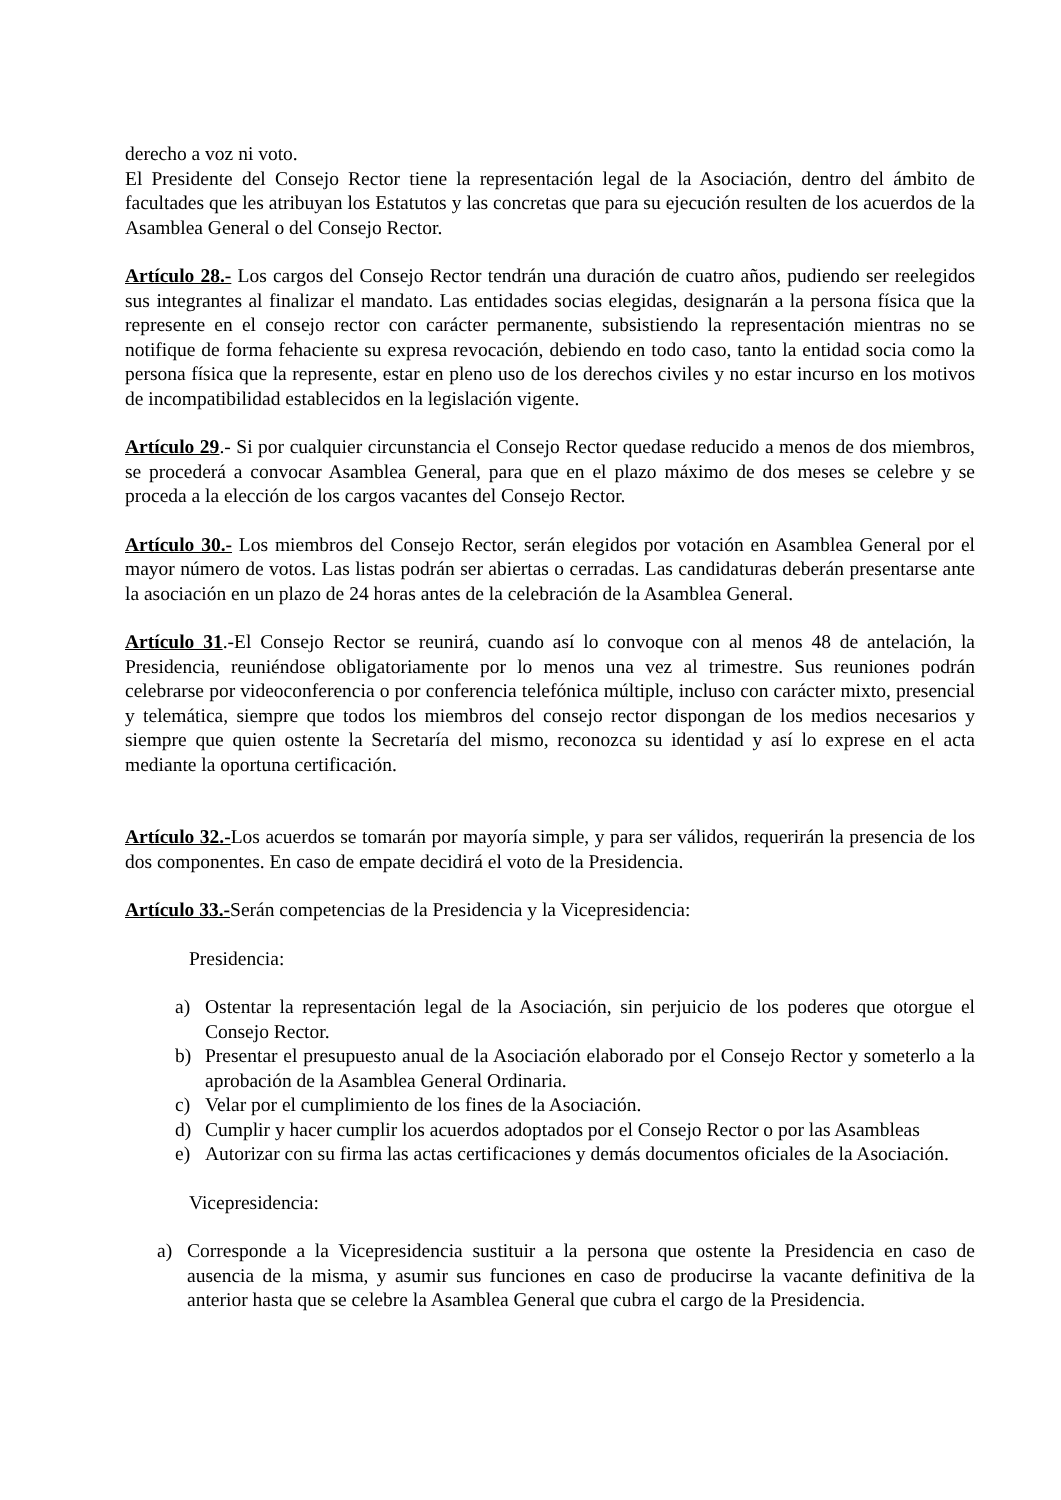derecho a voz ni voto.
El Presidente del Consejo Rector tiene la representación legal de la Asociación, dentro del ámbito de facultades que les atribuyan los Estatutos y las concretas que para su ejecución resulten de los acuerdos de la Asamblea General o del Consejo Rector.
Artículo 28.- Los cargos del Consejo Rector tendrán una duración de cuatro años, pudiendo ser reelegidos sus integrantes al finalizar el mandato. Las entidades socias elegidas, designarán a la persona física que la represente en el consejo rector con carácter permanente, subsistiendo la representación mientras no se notifique de forma fehaciente su expresa revocación, debiendo en todo caso, tanto la entidad socia como la persona física que la represente, estar en pleno uso de los derechos civiles y no estar incurso en los motivos de incompatibilidad establecidos en la legislación vigente.
Artículo 29.- Si por cualquier circunstancia el Consejo Rector quedase reducido a menos de dos miembros, se procederá a convocar Asamblea General, para que en el plazo máximo de dos meses se celebre y se proceda a la elección de los cargos vacantes del Consejo Rector.
Artículo 30.- Los miembros del Consejo Rector, serán elegidos por votación en Asamblea General por el mayor número de votos. Las listas podrán ser abiertas o cerradas. Las candidaturas deberán presentarse ante la asociación en un plazo de 24 horas antes de la celebración de la Asamblea General.
Artículo 31.-El Consejo Rector se reunirá, cuando así lo convoque con al menos 48 de antelación, la Presidencia, reuniéndose obligatoriamente por lo menos una vez al trimestre. Sus reuniones podrán celebrarse por videoconferencia o por conferencia telefónica múltiple, incluso con carácter mixto, presencial y telemática, siempre que todos los miembros del consejo rector dispongan de los medios necesarios y siempre que quien ostente la Secretaría del mismo, reconozca su identidad y así lo exprese en el acta mediante la oportuna certificación.
Artículo 32.-Los acuerdos se tomarán por mayoría simple, y para ser válidos, requerirán la presencia de los dos componentes. En caso de empate decidirá el voto de la Presidencia.
Artículo 33.-Serán competencias de la Presidencia y la Vicepresidencia:
Presidencia:
a) Ostentar la representación legal de la Asociación, sin perjuicio de los poderes que otorgue el Consejo Rector.
b) Presentar el presupuesto anual de la Asociación elaborado por el Consejo Rector y someterlo a la aprobación de la Asamblea General Ordinaria.
c) Velar por el cumplimiento de los fines de la Asociación.
d) Cumplir y hacer cumplir los acuerdos adoptados por el Consejo Rector o por las Asambleas
e) Autorizar con su firma las actas certificaciones y demás documentos oficiales de la Asociación.
Vicepresidencia:
a) Corresponde a la Vicepresidencia sustituir a la persona que ostente la Presidencia en caso de ausencia de la misma, y asumir sus funciones en caso de producirse la vacante definitiva de la anterior hasta que se celebre la Asamblea General que cubra el cargo de la Presidencia.